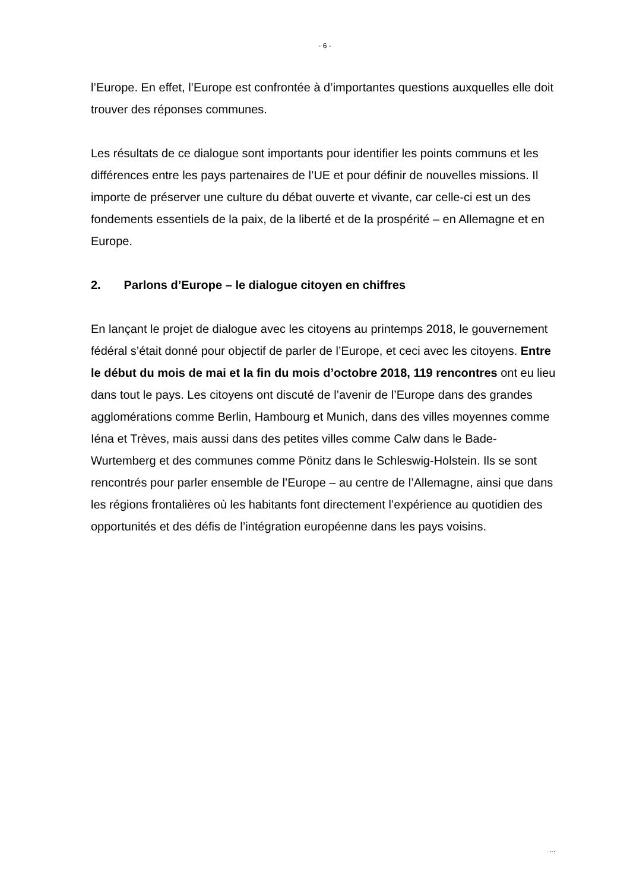- 6 -
l’Europe. En effet, l’Europe est confrontée à d’importantes questions auxquelles elle doit trouver des réponses communes.
Les résultats de ce dialogue sont importants pour identifier les points communs et les différences entre les pays partenaires de l’UE et pour définir de nouvelles missions. Il importe de préserver une culture du débat ouverte et vivante, car celle-ci est un des fondements essentiels de la paix, de la liberté et de la prospérité – en Allemagne et en Europe.
2. Parlons d’Europe – le dialogue citoyen en chiffres
En lançant le projet de dialogue avec les citoyens au printemps 2018, le gouvernement fédéral s’était donné pour objectif de parler de l’Europe, et ceci avec les citoyens. Entre le début du mois de mai et la fin du mois d’octobre 2018, 119 rencontres ont eu lieu dans tout le pays. Les citoyens ont discuté de l’avenir de l’Europe dans des grandes agglomérations comme Berlin, Hambourg et Munich, dans des villes moyennes comme Iéna et Trèves, mais aussi dans des petites villes comme Calw dans le Bade-Wurtemberg et des communes comme Pönitz dans le Schleswig-Holstein. Ils se sont rencontrés pour parler ensemble de l’Europe – au centre de l’Allemagne, ainsi que dans les régions frontalières où les habitants font directement l’expérience au quotidien des opportunités et des défis de l’intégration européenne dans les pays voisins.
...